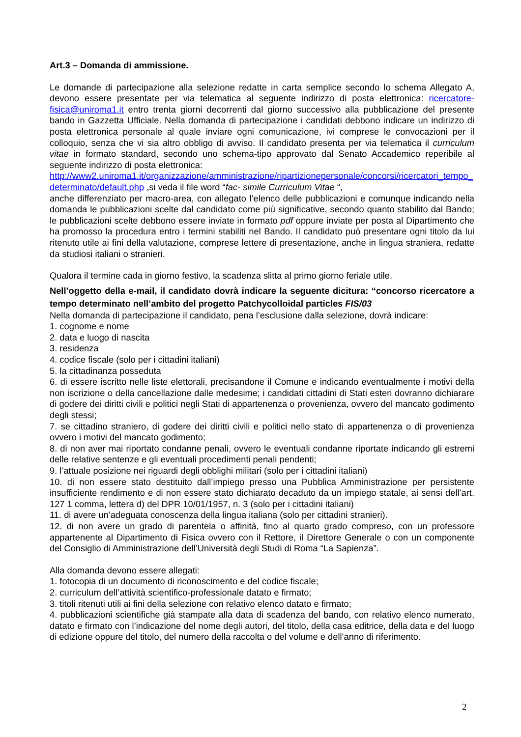Art.3 – Domanda di ammissione.
Le domande di partecipazione alla selezione redatte in carta semplice secondo lo schema Allegato A, devono essere presentate per via telematica al seguente indirizzo di posta elettronica: ricercatore-fisica@uniroma1.it entro trenta giorni decorrenti dal giorno successivo alla pubblicazione del presente bando in Gazzetta Ufficiale. Nella domanda di partecipazione i candidati debbono indicare un indirizzo di posta elettronica personale al quale inviare ogni comunicazione, ivi comprese le convocazioni per il colloquio, senza che vi sia altro obbligo di avviso. Il candidato presenta per via telematica il curriculum vitae in formato standard, secondo uno schema-tipo approvato dal Senato Accademico reperibile al seguente indirizzo di posta elettronica:
http://www2.uniroma1.it/organizzazione/amministrazione/ripartizionepersonale/concorsi/ricercatori_tempo_determinato/default.php ,si veda il file word “fac- simile Curriculum Vitae “,
anche differenziato per macro-area, con allegato l’elenco delle pubblicazioni e comunque indicando nella domanda le pubblicazioni scelte dal candidato come più significative, secondo quanto stabilito dal Bando; le pubblicazioni scelte debbono essere inviate in formato pdf oppure inviate per posta al Dipartimento che ha promosso la procedura entro i termini stabiliti nel Bando. Il candidato può presentare ogni titolo da lui ritenuto utile ai fini della valutazione, comprese lettere di presentazione, anche in lingua straniera, redatte da studiosi italiani o stranieri.
Qualora il termine cada in giorno festivo, la scadenza slitta al primo giorno feriale utile.
Nell’oggetto della e-mail, il candidato dovrà indicare la seguente dicitura: “concorso ricercatore a tempo determinato nell’ambito del progetto Patchycolloidal particles FIS/03
Nella domanda di partecipazione il candidato, pena l’esclusione dalla selezione, dovrà indicare:
1. cognome e nome
2. data e luogo di nascita
3. residenza
4. codice fiscale (solo per i cittadini italiani)
5. la cittadinanza posseduta
6. di essere iscritto nelle liste elettorali, precisandone il Comune e indicando eventualmente i motivi della non iscrizione o della cancellazione dalle medesime; i candidati cittadini di Stati esteri dovranno dichiarare di godere dei diritti civili e politici negli Stati di appartenenza o provenienza, ovvero del mancato godimento degli stessi;
7. se cittadino straniero, di godere dei diritti civili e politici nello stato di appartenenza o di provenienza ovvero i motivi del mancato godimento;
8. di non aver mai riportato condanne penali, ovvero le eventuali condanne riportate indicando gli estremi delle relative sentenze e gli eventuali procedimenti penali pendenti;
9. l’attuale posizione nei riguardi degli obblighi militari (solo per i cittadini italiani)
10. di non essere stato destituito dall’impiego presso una Pubblica Amministrazione per persistente insufficiente rendimento e di non essere stato dichiarato decaduto da un impiego statale, ai sensi dell’art. 127 1 comma, lettera d) del DPR 10/01/1957, n. 3 (solo per i cittadini italiani)
11. di avere un’adeguata conoscenza della lingua italiana (solo per cittadini stranieri).
12. di non avere un grado di parentela o affinità, fino al quarto grado compreso, con un professore appartenente al Dipartimento di Fisica ovvero con il Rettore, il Direttore Generale o con un componente del Consiglio di Amministrazione dell’Università degli Studi di Roma “La Sapienza”.
Alla domanda devono essere allegati:
1. fotocopia di un documento di riconoscimento e del codice fiscale;
2. curriculum dell’attività scientifico-professionale datato e firmato;
3. titoli ritenuti utili ai fini della selezione con relativo elenco datato e firmato;
4. pubblicazioni scientifiche già stampate alla data di scadenza del bando, con relativo elenco numerato, datato e firmato con l’indicazione del nome degli autori, del titolo, della casa editrice, della data e del luogo di edizione oppure del titolo, del numero della raccolta o del volume e dell’anno di riferimento.
2